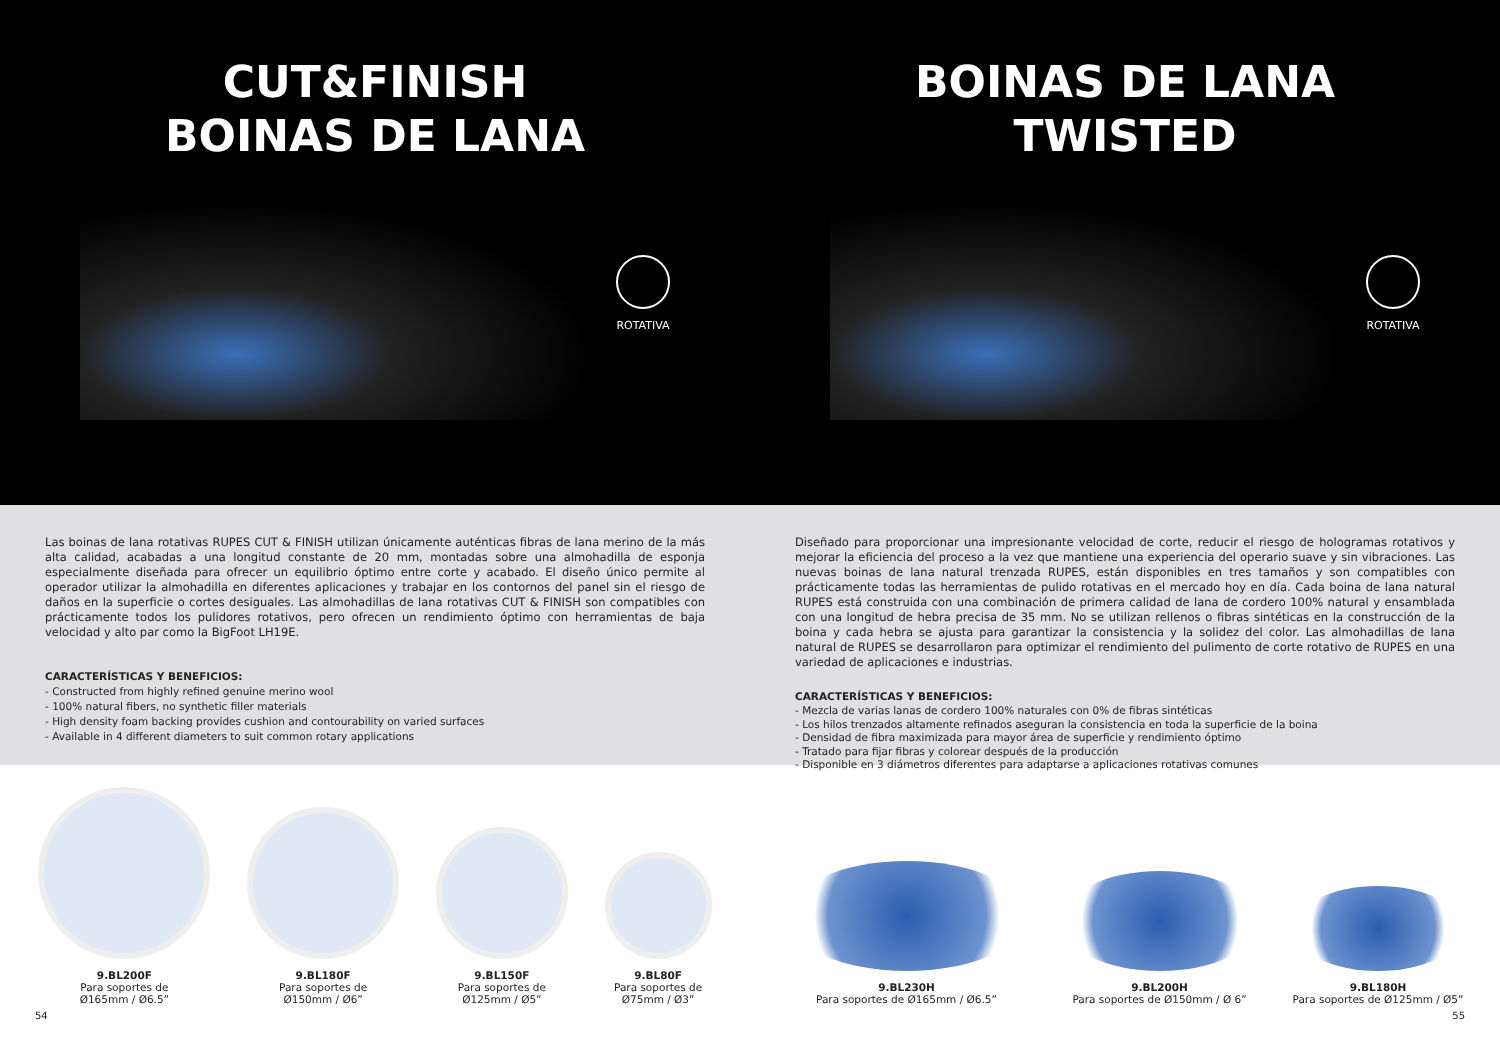CUT&FINISH
BOINAS DE LANA
ROTATIVA
Las boinas de lana rotativas RUPES CUT & FINISH utilizan únicamente auténticas fibras de lana merino de la más alta calidad, acabadas a una longitud constante de 20 mm, montadas sobre una almohadilla de esponja especialmente diseñada para ofrecer un equilibrio óptimo entre corte y acabado. El diseño único permite al operador utilizar la almohadilla en diferentes aplicaciones y trabajar en los contornos del panel sin el riesgo de daños en la superficie o cortes desiguales. Las almohadillas de lana rotativas CUT & FINISH son compatibles con prácticamente todos los pulidores rotativos, pero ofrecen un rendimiento óptimo con herramientas de baja velocidad y alto par como la BigFoot LH19E.
CARACTERÍSTICAS Y BENEFICIOS:
- Constructed from highly refined genuine merino wool
- 100% natural fibers, no synthetic filler materials
- High density foam backing provides cushion and contourability on varied surfaces
- Available in 4 different diameters to suit common rotary applications
9.BL200F
Para soportes de
Ø165mm / Ø6.5”
9.BL180F
Para soportes de
Ø150mm / Ø6”
9.BL150F
Para soportes de
Ø125mm / Ø5”
9.BL80F
Para soportes de
Ø75mm / Ø3”
54
BOINAS DE LANA
TWISTED
ROTATIVA
Diseñado para proporcionar una impresionante velocidad de corte, reducir el riesgo de hologramas rotativos y mejorar la eficiencia del proceso a la vez que mantiene una experiencia del operario suave y sin vibraciones. Las nuevas boinas de lana natural trenzada RUPES, están disponibles en tres tamaños y son compatibles con prácticamente todas las herramientas de pulido rotativas en el mercado hoy en día. Cada boina de lana natural RUPES está construida con una combinación de primera calidad de lana de cordero 100% natural y ensamblada con una longitud de hebra precisa de 35 mm. No se utilizan rellenos o fibras sintéticas en la construcción de la boina y cada hebra se ajusta para garantizar la consistencia y la solidez del color. Las almohadillas de lana natural de RUPES se desarrollaron para optimizar el rendimiento del pulimento de corte rotativo de RUPES en una variedad de aplicaciones e industrias.
CARACTERÍSTICAS Y BENEFICIOS:
- Mezcla de varias lanas de cordero 100% naturales con 0% de fibras sintéticas
- Los hilos trenzados altamente refinados aseguran la consistencia en toda la superficie de la boina
- Densidad de fibra maximizada para mayor área de superficie y rendimiento óptimo
- Tratado para fijar fibras y colorear después de la producción
- Disponible en 3 diámetros diferentes para adaptarse a aplicaciones rotativas comunes
9.BL230H
Para soportes de Ø165mm / Ø6.5”
9.BL200H
Para soportes de Ø150mm / Ø 6”
9.BL180H
Para soportes de Ø125mm / Ø5”
55